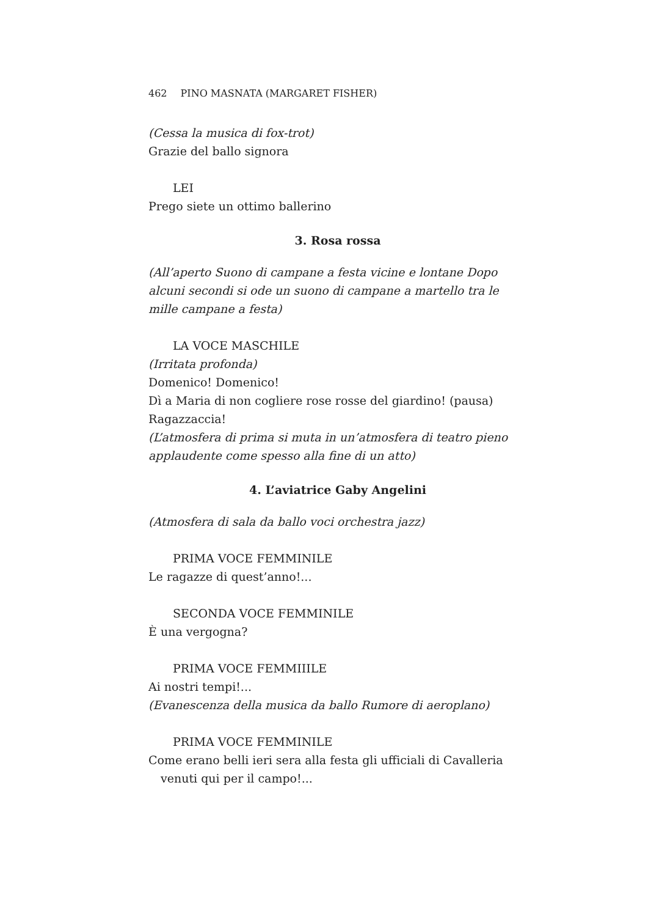462 PINO MASNATA (MARGARET FISHER)
(Cessa la musica di fox-trot)
Grazie del ballo signora
LEI
Prego siete un ottimo ballerino
3. Rosa rossa
(All’aperto Suono di campane a festa vicine e lontane Dopo alcuni secondi si ode un suono di campane a martello tra le mille campane a festa)
LA VOCE MASCHILE
(Irritata profonda)
Domenico! Domenico!
Dì a Maria di non cogliere rose rosse del giardino! (pausa)
Ragazzaccia!
(L’atmosfera di prima si muta in un’atmosfera di teatro pieno applaudente come spesso alla fine di un atto)
4. L’aviatrice Gaby Angelini
(Atmosfera di sala da ballo voci orchestra jazz)
PRIMA VOCE FEMMINILE
Le ragazze di quest’anno!...
SECONDA VOCE FEMMINILE
È una vergogna?
PRIMA VOCE FEMMIIILE
Ai nostri tempi!...
(Evanescenza della musica da ballo Rumore di aeroplano)
PRIMA VOCE FEMMINILE
Come erano belli ieri sera alla festa gli ufficiali di Cavalleria venuti qui per il campo!...